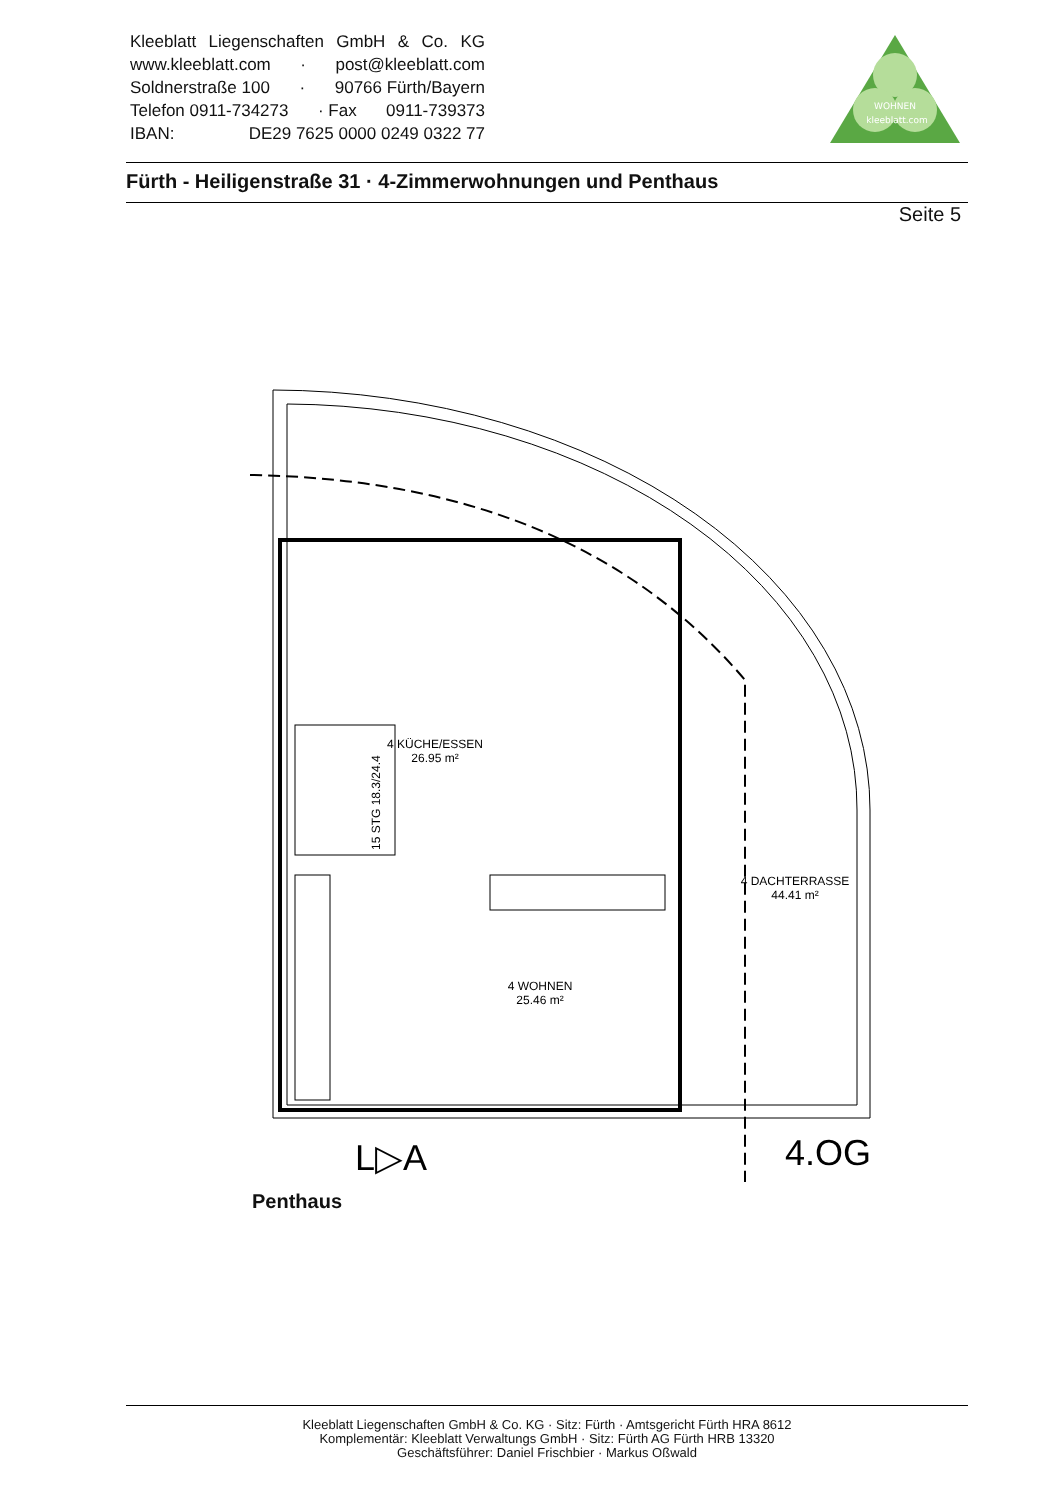Kleeblatt Liegenschaften GmbH & Co. KG
www.kleeblatt.com · post@kleeblatt.com
Soldnerstraße 100 · 90766 Fürth/Bayern
Telefon 0911-734273 · Fax 0911-739373
IBAN: DE29 7625 0000 0249 0322 77
WOHNEN
kleeblatt.com
Fürth - Heiligenstraße 31 · 4-Zimmerwohnungen und Penthaus
Seite 5
4 KÜCHE/ESSEN
26.95 m²
4 WOHNEN
25.46 m²
4 DACHTERRASSE
44.41 m²
L▷A
4.OG
15 STG 18.3/24.4
Penthaus
Kleeblatt Liegenschaften GmbH & Co. KG · Sitz: Fürth · Amtsgericht Fürth HRA 8612
Komplementär: Kleeblatt Verwaltungs GmbH · Sitz: Fürth AG Fürth HRB 13320
Geschäftsführer: Daniel Frischbier · Markus Oßwald